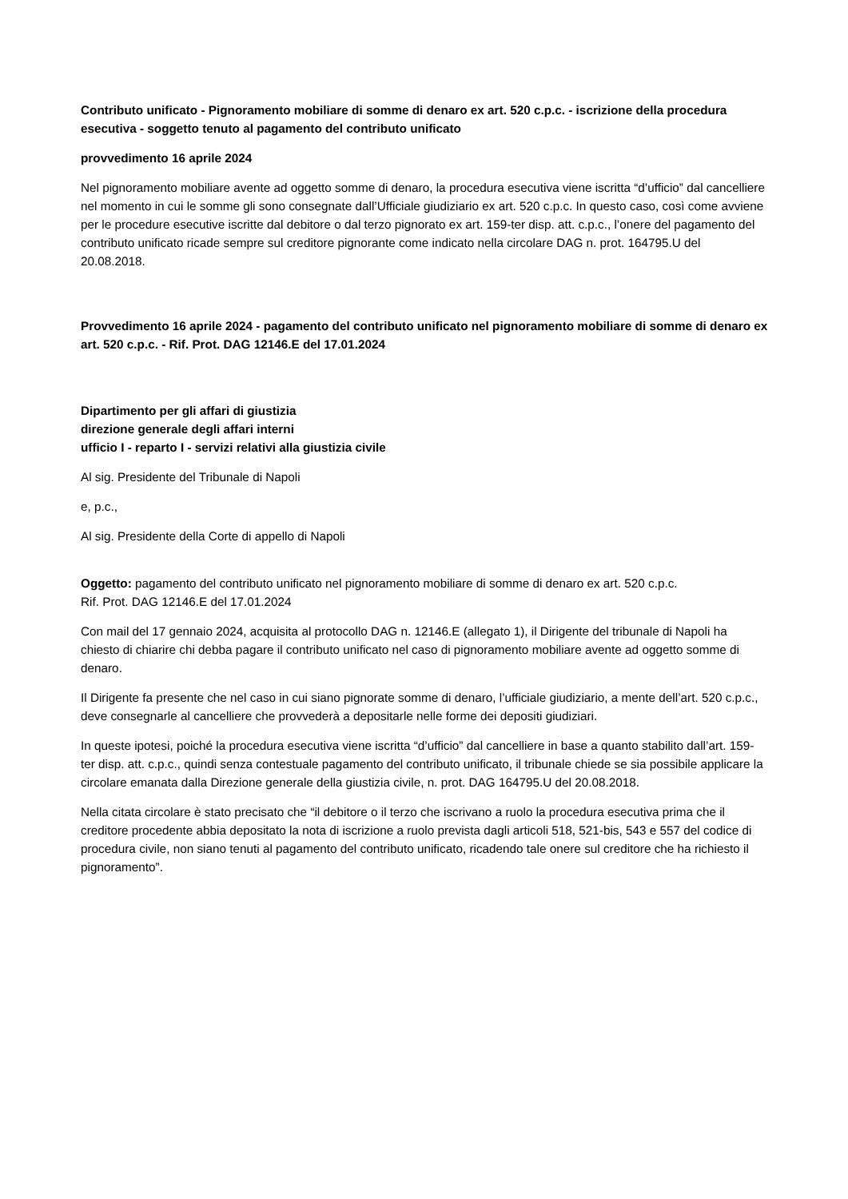Contributo unificato - Pignoramento mobiliare di somme di denaro ex art. 520 c.p.c. - iscrizione della procedura esecutiva - soggetto tenuto al pagamento del contributo unificato
provvedimento 16 aprile 2024
Nel pignoramento mobiliare avente ad oggetto somme di denaro, la procedura esecutiva viene iscritta “d’ufficio” dal cancelliere nel momento in cui le somme gli sono consegnate dall’Ufficiale giudiziario ex art. 520 c.p.c. In questo caso, così come avviene per le procedure esecutive iscritte dal debitore o dal terzo pignorato ex art. 159-ter disp. att. c.p.c., l’onere del pagamento del contributo unificato ricade sempre sul creditore pignorante come indicato nella circolare DAG n. prot. 164795.U del 20.08.2018.
Provvedimento 16 aprile 2024 - pagamento del contributo unificato nel pignoramento mobiliare di somme di denaro ex art. 520 c.p.c. - Rif. Prot. DAG 12146.E del 17.01.2024
Dipartimento per gli affari di giustizia
direzione generale degli affari interni
ufficio I - reparto I - servizi relativi alla giustizia civile
Al sig. Presidente del Tribunale di Napoli
e, p.c.,
Al sig. Presidente della Corte di appello di Napoli
Oggetto: pagamento del contributo unificato nel pignoramento mobiliare di somme di denaro ex art. 520 c.p.c.
Rif. Prot. DAG 12146.E del 17.01.2024
Con mail del 17 gennaio 2024, acquisita al protocollo DAG n. 12146.E (allegato 1), il Dirigente del tribunale di Napoli ha chiesto di chiarire chi debba pagare il contributo unificato nel caso di pignoramento mobiliare avente ad oggetto somme di denaro.
Il Dirigente fa presente che nel caso in cui siano pignorate somme di denaro, l’ufficiale giudiziario, a mente dell’art. 520 c.p.c., deve consegnarle al cancelliere che provvederà a depositarle nelle forme dei depositi giudiziari.
In queste ipotesi, poiché la procedura esecutiva viene iscritta “d’ufficio” dal cancelliere in base a quanto stabilito dall’art. 159-ter disp. att. c.p.c., quindi senza contestuale pagamento del contributo unificato, il tribunale chiede se sia possibile applicare la circolare emanata dalla Direzione generale della giustizia civile, n. prot. DAG 164795.U del 20.08.2018.
Nella citata circolare è stato precisato che “il debitore o il terzo che iscrivano a ruolo la procedura esecutiva prima che il creditore procedente abbia depositato la nota di iscrizione a ruolo prevista dagli articoli 518, 521-bis, 543 e 557 del codice di procedura civile, non siano tenuti al pagamento del contributo unificato, ricadendo tale onere sul creditore che ha richiesto il pignoramento”.